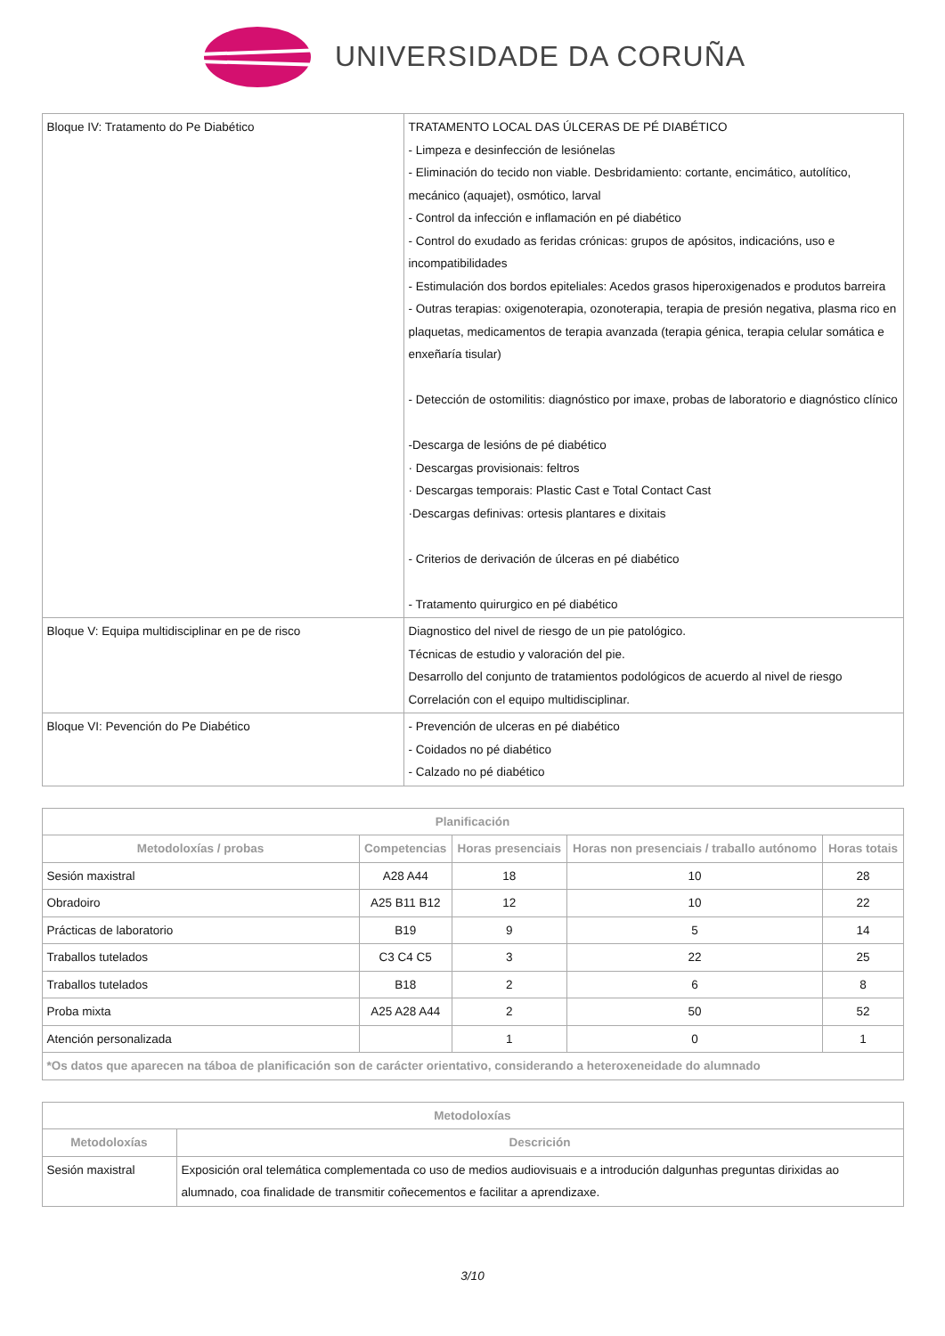UNIVERSIDADE DA CORUÑA
| Bloque IV: Tratamento do Pe Diabético | TRATAMENTO LOCAL DAS ÚLCERAS DE PÉ DIABÉTICO - Limpeza e desinfección de lesiónelas - Eliminación do tecido non viable. Desbridamiento: cortante, encimático, autolítico, mecánico (aquajet), osmótico, larval - Control da infección e inflamación en pé diabético - Control do exudado as feridas crónicas: grupos de apósitos, indicacións, uso e incompatibilidades - Estimulación dos bordos epiteliales: Acedos grasos hiperoxigenados e produtos barreira - Outras terapias: oxigenoterapia, ozonoterapia, terapia de presión negativa, plasma rico en plaquetas, medicamentos de terapia avanzada (terapia génica, terapia celular somática e enxeñaría tisular) - Detección de ostomilitis: diagnóstico por imaxe, probas de laboratorio e diagnóstico clínico -Descarga de lesións de pé diabético · Descargas provisionais: feltros · Descargas temporais: Plastic Cast e Total Contact Cast ·Descargas definivas: ortesis plantares e dixitais - Criterios de derivación de úlceras en pé diabético - Tratamento quirurgico en pé diabético |
| Bloque V: Equipa multidisciplinar en pe de risco | Diagnostico del nivel de riesgo de un pie patológico. Técnicas de estudio y valoración del pie. Desarrollo del conjunto de tratamientos podológicos de acuerdo al nivel de riesgo Correlación con el equipo multidisciplinar. |
| Bloque VI: Pevención do Pe Diabético | - Prevención de ulceras en pé diabético - Coidados no pé diabético - Calzado no pé diabético |
| Planificación | | | | |
| --- | --- | --- | --- | --- |
| Metodoloxías / probas | Competencias | Horas presenciais | Horas non presenciais / traballo autónomo | Horas totais |
| Sesión maxistral | A28 A44 | 18 | 10 | 28 |
| Obradoiro | A25 B11 B12 | 12 | 10 | 22 |
| Prácticas de laboratorio | B19 | 9 | 5 | 14 |
| Traballos tutelados | C3 C4 C5 | 3 | 22 | 25 |
| Traballos tutelados | B18 | 2 | 6 | 8 |
| Proba mixta | A25 A28 A44 | 2 | 50 | 52 |
| Atención personalizada | | 1 | 0 | 1 |
| *Os datos que aparecen na táboa de planificación son de carácter orientativo, considerando a heteroxeneidade do alumnado | | | | |
| Metodoloxías | |
| --- | --- |
| Metodoloxías | Descrición |
| Sesión maxistral | Exposición oral telemática complementada co uso de medios audiovisuais e a introdución dalgunhas preguntas dirixidas ao alumnado, coa finalidade de transmitir coñecementos e facilitar a aprendizaxe. |
3/10